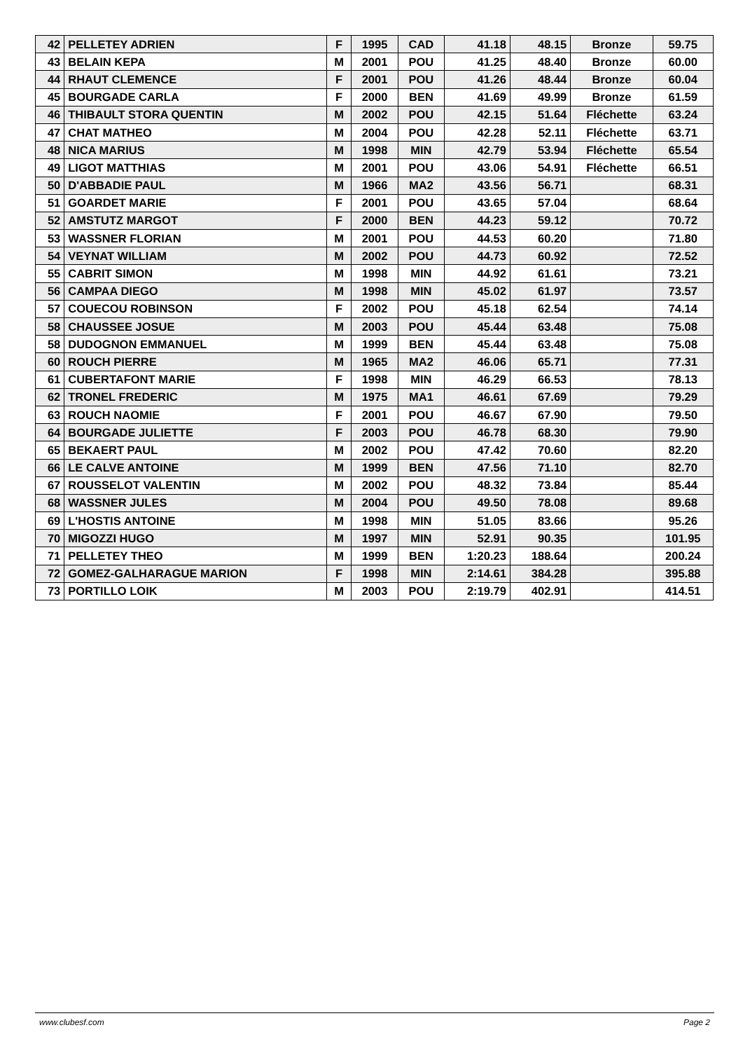| 42 | PELLETEY ADRIEN | F | 1995 | CAD | 41.18 | 48.15 | Bronze | 59.75 |
| 43 | BELAIN KEPA | M | 2001 | POU | 41.25 | 48.40 | Bronze | 60.00 |
| 44 | RHAUT CLEMENCE | F | 2001 | POU | 41.26 | 48.44 | Bronze | 60.04 |
| 45 | BOURGADE CARLA | F | 2000 | BEN | 41.69 | 49.99 | Bronze | 61.59 |
| 46 | THIBAULT STORA QUENTIN | M | 2002 | POU | 42.15 | 51.64 | Fléchette | 63.24 |
| 47 | CHAT MATHEO | M | 2004 | POU | 42.28 | 52.11 | Fléchette | 63.71 |
| 48 | NICA MARIUS | M | 1998 | MIN | 42.79 | 53.94 | Fléchette | 65.54 |
| 49 | LIGOT MATTHIAS | M | 2001 | POU | 43.06 | 54.91 | Fléchette | 66.51 |
| 50 | D'ABBADIE PAUL | M | 1966 | MA2 | 43.56 | 56.71 | | 68.31 |
| 51 | GOARDET MARIE | F | 2001 | POU | 43.65 | 57.04 | | 68.64 |
| 52 | AMSTUTZ MARGOT | F | 2000 | BEN | 44.23 | 59.12 | | 70.72 |
| 53 | WASSNER FLORIAN | M | 2001 | POU | 44.53 | 60.20 | | 71.80 |
| 54 | VEYNAT WILLIAM | M | 2002 | POU | 44.73 | 60.92 | | 72.52 |
| 55 | CABRIT SIMON | M | 1998 | MIN | 44.92 | 61.61 | | 73.21 |
| 56 | CAMPAA DIEGO | M | 1998 | MIN | 45.02 | 61.97 | | 73.57 |
| 57 | COUECOU ROBINSON | F | 2002 | POU | 45.18 | 62.54 | | 74.14 |
| 58 | CHAUSSEE JOSUE | M | 2003 | POU | 45.44 | 63.48 | | 75.08 |
| 58 | DUDOGNON EMMANUEL | M | 1999 | BEN | 45.44 | 63.48 | | 75.08 |
| 60 | ROUCH PIERRE | M | 1965 | MA2 | 46.06 | 65.71 | | 77.31 |
| 61 | CUBERTAFONT MARIE | F | 1998 | MIN | 46.29 | 66.53 | | 78.13 |
| 62 | TRONEL FREDERIC | M | 1975 | MA1 | 46.61 | 67.69 | | 79.29 |
| 63 | ROUCH NAOMIE | F | 2001 | POU | 46.67 | 67.90 | | 79.50 |
| 64 | BOURGADE JULIETTE | F | 2003 | POU | 46.78 | 68.30 | | 79.90 |
| 65 | BEKAERT PAUL | M | 2002 | POU | 47.42 | 70.60 | | 82.20 |
| 66 | LE CALVE ANTOINE | M | 1999 | BEN | 47.56 | 71.10 | | 82.70 |
| 67 | ROUSSELOT VALENTIN | M | 2002 | POU | 48.32 | 73.84 | | 85.44 |
| 68 | WASSNER JULES | M | 2004 | POU | 49.50 | 78.08 | | 89.68 |
| 69 | L'HOSTIS ANTOINE | M | 1998 | MIN | 51.05 | 83.66 | | 95.26 |
| 70 | MIGOZZI HUGO | M | 1997 | MIN | 52.91 | 90.35 | | 101.95 |
| 71 | PELLETEY THEO | M | 1999 | BEN | 1:20.23 | 188.64 | | 200.24 |
| 72 | GOMEZ-GALHARAGUE MARION | F | 1998 | MIN | 2:14.61 | 384.28 | | 395.88 |
| 73 | PORTILLO LOIK | M | 2003 | POU | 2:19.79 | 402.91 | | 414.51 |
www.clubesf.com Page 2